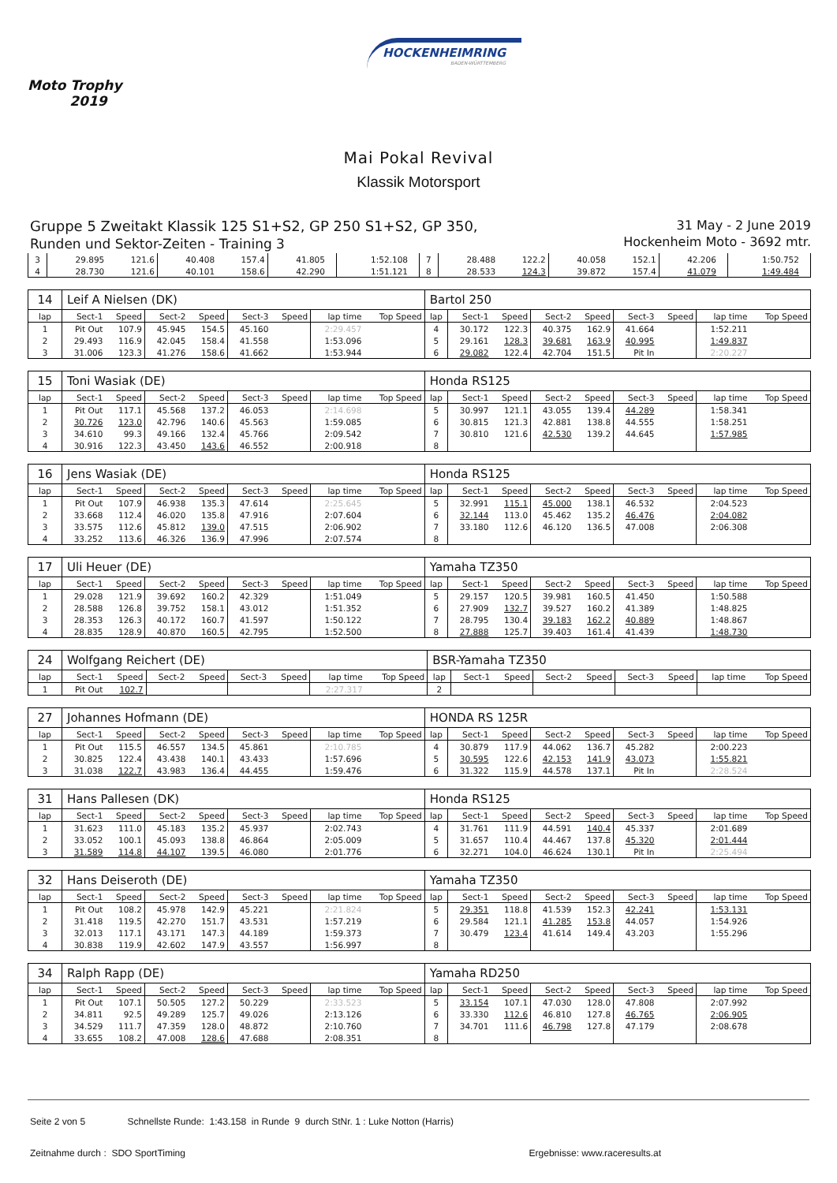Moto Trophy
2019
HOCKENHEIMRING
BADEN-WÜRTTEMBERG
Mai Pokal Revival
Klassik Motorsport
Gruppe 5 Zweitakt Klassik 125 S1+S2, GP 250 S1+S2, GP 350,
Runden und Sektor-Zeiten - Training 3
31 May - 2 June 2019
Hockenheim Moto - 3692 mtr.
| 3 | 29.895 | 121.6 | 40.408 | 157.4 | 41.805 | | 1:52.108 | | 7 | 28.488 | 122.2 | 40.058 | 152.1 | 42.206 | | 1:50.752 | |
| 4 | 28.730 | 121.6 | 40.101 | 158.6 | 42.290 | | 1:51.121 | | 8 | 28.533 | 124.3 | 39.872 | 157.4 | 41.079 | | 1:49.484 | |
| 14 | Leif A Nielsen (DK) | | | | | | | | Bartol 250 | | | | | | | | |
| lap | Sect-1 | Speed | Sect-2 | Speed | Sect-3 | Speed | lap time | Top Speed | lap | Sect-1 | Speed | Sect-2 | Speed | Sect-3 | Speed | lap time | Top Speed |
| 1 | Pit Out | 107.9 | 45.945 | 154.5 | 45.160 | | 2:29.457 | | 4 | 30.172 | 122.3 | 40.375 | 162.9 | 41.664 | | 1:52.211 | |
| 2 | 29.493 | 116.9 | 42.045 | 158.4 | 41.558 | | 1:53.096 | | 5 | 29.161 | 128.3 | 39.681 | 163.9 | 40.995 | | 1:49.837 | |
| 3 | 31.006 | 123.3 | 41.276 | 158.6 | 41.662 | | 1:53.944 | | 6 | 29.082 | 122.4 | 42.704 | 151.5 | Pit In | | 2:20.227 | |
| 15 | Toni Wasiak (DE) | | | | | | | | Honda RS125 | | | | | | | | |
| lap | Sect-1 | Speed | Sect-2 | Speed | Sect-3 | Speed | lap time | Top Speed | lap | Sect-1 | Speed | Sect-2 | Speed | Sect-3 | Speed | lap time | Top Speed |
| 1 | Pit Out | 117.1 | 45.568 | 137.2 | 46.053 | | 2:14.698 | | 5 | 30.997 | 121.1 | 43.055 | 139.4 | 44.289 | | 1:58.341 | |
| 2 | 30.726 | 123.0 | 42.796 | 140.6 | 45.563 | | 1:59.085 | | 6 | 30.815 | 121.3 | 42.881 | 138.8 | 44.555 | | 1:58.251 | |
| 3 | 34.610 | 99.3 | 49.166 | 132.4 | 45.766 | | 2:09.542 | | 7 | 30.810 | 121.6 | 42.530 | 139.2 | 44.645 | | 1:57.985 | |
| 4 | 30.916 | 122.3 | 43.450 | 143.6 | 46.552 | | 2:00.918 | | 8 | | | | | | | | |
| 16 | Jens Wasiak (DE) | | | | | | | | Honda RS125 | | | | | | | | |
| lap | Sect-1 | Speed | Sect-2 | Speed | Sect-3 | Speed | lap time | Top Speed | lap | Sect-1 | Speed | Sect-2 | Speed | Sect-3 | Speed | lap time | Top Speed |
| 1 | Pit Out | 107.9 | 46.938 | 135.3 | 47.614 | | 2:25.645 | | 5 | 32.991 | 115.1 | 45.000 | 138.1 | 46.532 | | 2:04.523 | |
| 2 | 33.668 | 112.4 | 46.020 | 135.8 | 47.916 | | 2:07.604 | | 6 | 32.144 | 113.0 | 45.462 | 135.2 | 46.476 | | 2:04.082 | |
| 3 | 33.575 | 112.6 | 45.812 | 139.0 | 47.515 | | 2:06.902 | | 7 | 33.180 | 112.6 | 46.120 | 136.5 | 47.008 | | 2:06.308 | |
| 4 | 33.252 | 113.6 | 46.326 | 136.9 | 47.996 | | 2:07.574 | | 8 | | | | | | | | |
| 17 | Uli Heuer (DE) | | | | | | | | Yamaha TZ350 | | | | | | | | |
| lap | Sect-1 | Speed | Sect-2 | Speed | Sect-3 | Speed | lap time | Top Speed | lap | Sect-1 | Speed | Sect-2 | Speed | Sect-3 | Speed | lap time | Top Speed |
| 1 | 29.028 | 121.9 | 39.692 | 160.2 | 42.329 | | 1:51.049 | | 5 | 29.157 | 120.5 | 39.981 | 160.5 | 41.450 | | 1:50.588 | |
| 2 | 28.588 | 126.8 | 39.752 | 158.1 | 43.012 | | 1:51.352 | | 6 | 27.909 | 132.7 | 39.527 | 160.2 | 41.389 | | 1:48.825 | |
| 3 | 28.353 | 126.3 | 40.172 | 160.7 | 41.597 | | 1:50.122 | | 7 | 28.795 | 130.4 | 39.183 | 162.2 | 40.889 | | 1:48.867 | |
| 4 | 28.835 | 128.9 | 40.870 | 160.5 | 42.795 | | 1:52.500 | | 8 | 27.888 | 125.7 | 39.403 | 161.4 | 41.439 | | 1:48.730 | |
| 24 | Wolfgang Reichert (DE) | | | | | | | | BSR-Yamaha TZ350 | | | | | | | | |
| lap | Sect-1 | Speed | Sect-2 | Speed | Sect-3 | Speed | lap time | Top Speed | lap | Sect-1 | Speed | Sect-2 | Speed | Sect-3 | Speed | lap time | Top Speed |
| 1 | Pit Out | 102.7 | | | | | 2:27.317 | | 2 | | | | | | | | |
| 27 | Johannes Hofmann (DE) | | | | | | | | HONDA RS 125R | | | | | | | | |
| lap | Sect-1 | Speed | Sect-2 | Speed | Sect-3 | Speed | lap time | Top Speed | lap | Sect-1 | Speed | Sect-2 | Speed | Sect-3 | Speed | lap time | Top Speed |
| 1 | Pit Out | 115.5 | 46.557 | 134.5 | 45.861 | | 2:10.785 | | 4 | 30.879 | 117.9 | 44.062 | 136.7 | 45.282 | | 2:00.223 | |
| 2 | 30.825 | 122.4 | 43.438 | 140.1 | 43.433 | | 1:57.696 | | 5 | 30.595 | 122.6 | 42.153 | 141.9 | 43.073 | | 1:55.821 | |
| 3 | 31.038 | 122.7 | 43.983 | 136.4 | 44.455 | | 1:59.476 | | 6 | 31.322 | 115.9 | 44.578 | 137.1 | Pit In | | 2:28.524 | |
| 31 | Hans Pallesen (DK) | | | | | | | | Honda RS125 | | | | | | | | |
| lap | Sect-1 | Speed | Sect-2 | Speed | Sect-3 | Speed | lap time | Top Speed | lap | Sect-1 | Speed | Sect-2 | Speed | Sect-3 | Speed | lap time | Top Speed |
| 1 | 31.623 | 111.0 | 45.183 | 135.2 | 45.937 | | 2:02.743 | | 4 | 31.761 | 111.9 | 44.591 | 140.4 | 45.337 | | 2:01.689 | |
| 2 | 33.052 | 100.1 | 45.093 | 138.8 | 46.864 | | 2:05.009 | | 5 | 31.657 | 110.4 | 44.467 | 137.8 | 45.320 | | 2:01.444 | |
| 3 | 31.589 | 114.8 | 44.107 | 139.5 | 46.080 | | 2:01.776 | | 6 | 32.271 | 104.0 | 46.624 | 130.1 | Pit In | | 2:25.494 | |
| 32 | Hans Deiseroth (DE) | | | | | | | | Yamaha TZ350 | | | | | | | | |
| lap | Sect-1 | Speed | Sect-2 | Speed | Sect-3 | Speed | lap time | Top Speed | lap | Sect-1 | Speed | Sect-2 | Speed | Sect-3 | Speed | lap time | Top Speed |
| 1 | Pit Out | 108.2 | 45.978 | 142.9 | 45.221 | | 2:21.824 | | 5 | 29.351 | 118.8 | 41.539 | 152.3 | 42.241 | | 1:53.131 | |
| 2 | 31.418 | 119.5 | 42.270 | 151.7 | 43.531 | | 1:57.219 | | 6 | 29.584 | 121.1 | 41.285 | 153.8 | 44.057 | | 1:54.926 | |
| 3 | 32.013 | 117.1 | 43.171 | 147.3 | 44.189 | | 1:59.373 | | 7 | 30.479 | 123.4 | 41.614 | 149.4 | 43.203 | | 1:55.296 | |
| 4 | 30.838 | 119.9 | 42.602 | 147.9 | 43.557 | | 1:56.997 | | 8 | | | | | | | | |
| 34 | Ralph Rapp (DE) | | | | | | | | Yamaha RD250 | | | | | | | | |
| lap | Sect-1 | Speed | Sect-2 | Speed | Sect-3 | Speed | lap time | Top Speed | lap | Sect-1 | Speed | Sect-2 | Speed | Sect-3 | Speed | lap time | Top Speed |
| 1 | Pit Out | 107.1 | 50.505 | 127.2 | 50.229 | | 2:33.523 | | 5 | 33.154 | 107.1 | 47.030 | 128.0 | 47.808 | | 2:07.992 | |
| 2 | 34.811 | 92.5 | 49.289 | 125.7 | 49.026 | | 2:13.126 | | 6 | 33.330 | 112.6 | 46.810 | 127.8 | 46.765 | | 2:06.905 | |
| 3 | 34.529 | 111.7 | 47.359 | 128.0 | 48.872 | | 2:10.760 | | 7 | 34.701 | 111.6 | 46.798 | 127.8 | 47.179 | | 2:08.678 | |
| 4 | 33.655 | 108.2 | 47.008 | 128.6 | 47.688 | | 2:08.351 | | 8 | | | | | | | | |
Seite 2 von 5 Schnellste Runde: 1:43.158 in Runde 9 durch StNr. 1 : Luke Notton (Harris)
Zeitnahme durch : SDO SportTiming Ergebnisse: www.raceresults.at